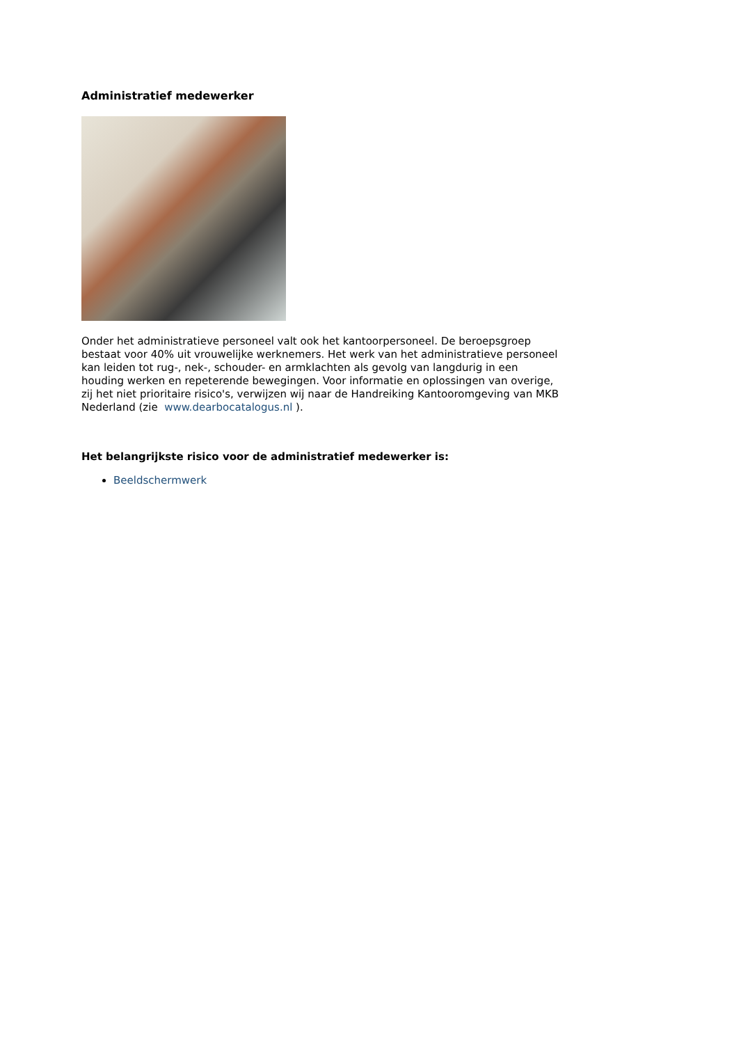Administratief medewerker
Onder het administratieve personeel valt ook het kantoorpersoneel. De beroepsgroep bestaat voor 40% uit vrouwelijke werknemers. Het werk van het administratieve personeel kan leiden tot rug-, nek-, schouder- en armklachten als gevolg van langdurig in een houding werken en repeterende bewegingen. Voor informatie en oplossingen van overige, zij het niet prioritaire risico's, verwijzen wij naar de Handreiking Kantooromgeving van MKB Nederland (zie www.dearbocatalogus.nl ).
Het belangrijkste risico voor de administratief medewerker is:
Beeldschermwerk